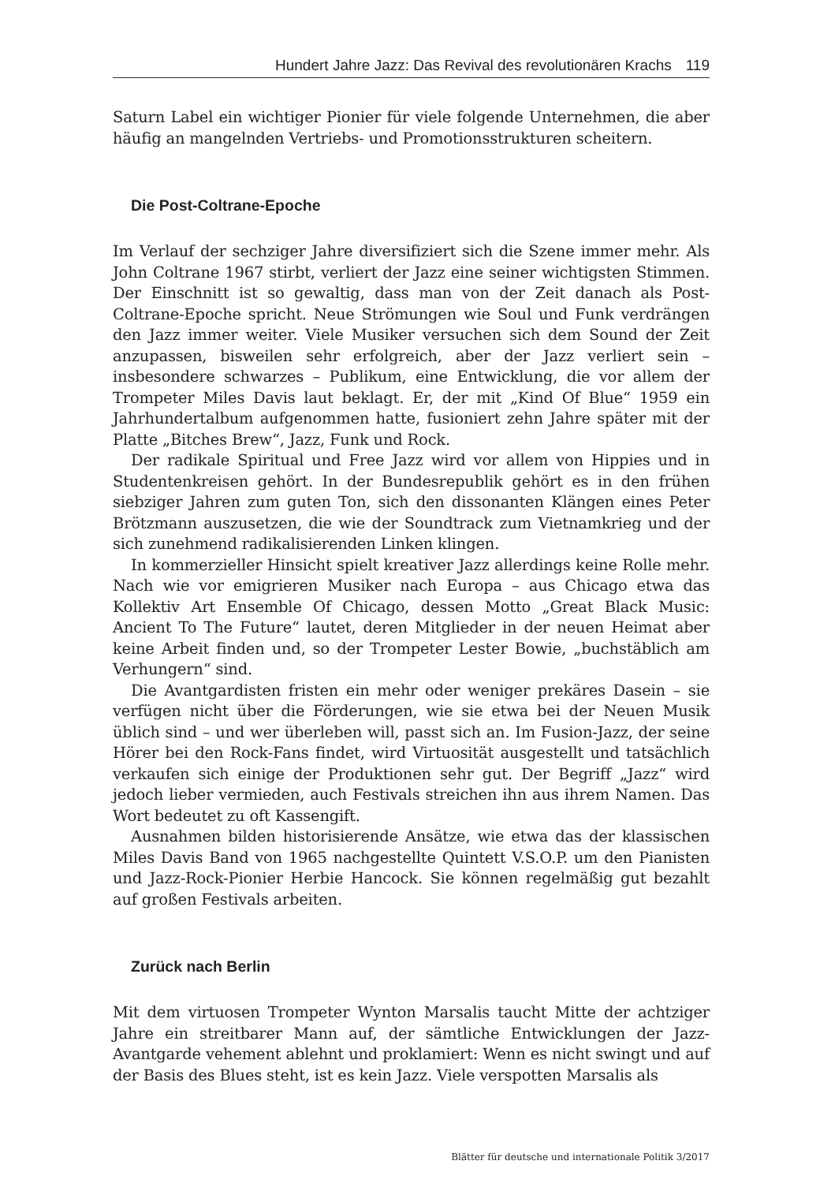Hundert Jahre Jazz: Das Revival des revolutionären Krachs 119
Saturn Label ein wichtiger Pionier für viele folgende Unternehmen, die aber häufig an mangelnden Vertriebs- und Promotionsstrukturen scheitern.
Die Post-Coltrane-Epoche
Im Verlauf der sechziger Jahre diversifiziert sich die Szene immer mehr. Als John Coltrane 1967 stirbt, verliert der Jazz eine seiner wichtigsten Stimmen. Der Einschnitt ist so gewaltig, dass man von der Zeit danach als Post-Coltrane-Epoche spricht. Neue Strömungen wie Soul und Funk verdrängen den Jazz immer weiter. Viele Musiker versuchen sich dem Sound der Zeit anzupassen, bisweilen sehr erfolgreich, aber der Jazz verliert sein – insbesondere schwarzes – Publikum, eine Entwicklung, die vor allem der Trompeter Miles Davis laut beklagt. Er, der mit „Kind Of Blue“ 1959 ein Jahrhundertalbum aufgenommen hatte, fusioniert zehn Jahre später mit der Platte „Bitches Brew“, Jazz, Funk und Rock.
Der radikale Spiritual und Free Jazz wird vor allem von Hippies und in Studentenkreisen gehört. In der Bundesrepublik gehört es in den frühen siebziger Jahren zum guten Ton, sich den dissonanten Klängen eines Peter Brötzmann auszusetzen, die wie der Soundtrack zum Vietnamkrieg und der sich zunehmend radikalisierenden Linken klingen.
In kommerzieller Hinsicht spielt kreativer Jazz allerdings keine Rolle mehr. Nach wie vor emigrieren Musiker nach Europa – aus Chicago etwa das Kollektiv Art Ensemble Of Chicago, dessen Motto „Great Black Music: Ancient To The Future“ lautet, deren Mitglieder in der neuen Heimat aber keine Arbeit finden und, so der Trompeter Lester Bowie, „buchstäblich am Verhungern“ sind.
Die Avantgardisten fristen ein mehr oder weniger prekäres Dasein – sie verfügen nicht über die Förderungen, wie sie etwa bei der Neuen Musik üblich sind – und wer überleben will, passt sich an. Im Fusion-Jazz, der seine Hörer bei den Rock-Fans findet, wird Virtuosität ausgestellt und tatsächlich verkaufen sich einige der Produktionen sehr gut. Der Begriff „Jazz“ wird jedoch lieber vermieden, auch Festivals streichen ihn aus ihrem Namen. Das Wort bedeutet zu oft Kassengift.
Ausnahmen bilden historisierende Ansätze, wie etwa das der klassischen Miles Davis Band von 1965 nachgestellte Quintett V.S.O.P. um den Pianisten und Jazz-Rock-Pionier Herbie Hancock. Sie können regelmäßig gut bezahlt auf großen Festivals arbeiten.
Zurück nach Berlin
Mit dem virtuosen Trompeter Wynton Marsalis taucht Mitte der achtziger Jahre ein streitbarer Mann auf, der sämtliche Entwicklungen der Jazz-Avantgarde vehement ablehnt und proklamiert: Wenn es nicht swingt und auf der Basis des Blues steht, ist es kein Jazz. Viele verspotten Marsalis als
Blätter für deutsche und internationale Politik 3/2017